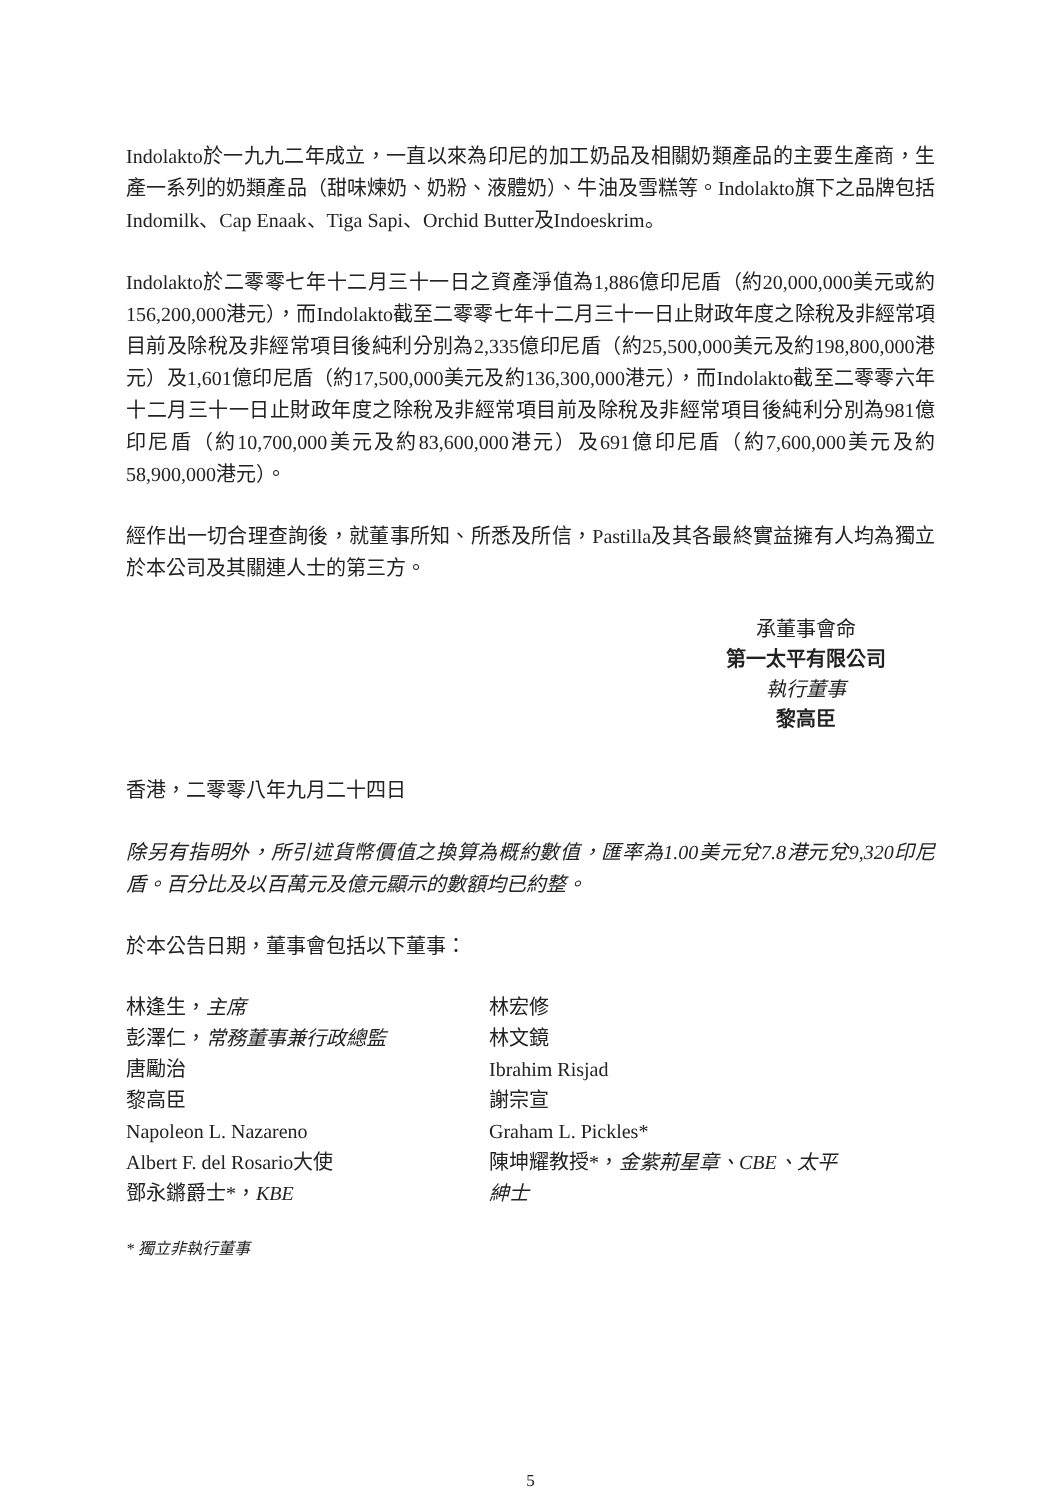Indolakto於一九九二年成立，一直以來為印尼的加工奶品及相關奶類產品的主要生產商，生產一系列的奶類產品（甜味煉奶、奶粉、液體奶）、牛油及雪糕等。Indolakto旗下之品牌包括Indomilk、Cap Enaak、Tiga Sapi、Orchid Butter及Indoeskrim。
Indolakto於二零零七年十二月三十一日之資產淨值為1,886億印尼盾（約20,000,000美元或約156,200,000港元），而Indolakto截至二零零七年十二月三十一日止財政年度之除稅及非經常項目前及除稅及非經常項目後純利分別為2,335億印尼盾（約25,500,000美元及約198,800,000港元）及1,601億印尼盾（約17,500,000美元及約136,300,000港元），而Indolakto截至二零零六年十二月三十一日止財政年度之除稅及非經常項目前及除稅及非經常項目後純利分別為981億印尼盾（約10,700,000美元及約83,600,000港元）及691億印尼盾（約7,600,000美元及約58,900,000港元）。
經作出一切合理查詢後，就董事所知、所悉及所信，Pastilla及其各最終實益擁有人均為獨立於本公司及其關連人士的第三方。
承董事會命
第一太平有限公司
執行董事
黎高臣
香港，二零零八年九月二十四日
除另有指明外，所引述貨幣價值之換算為概約數值，匯率為1.00美元兌7.8港元兌9,320印尼盾。百分比及以百萬元及億元顯示的數額均已約整。
於本公告日期，董事會包括以下董事：
林逢生，主席
彭澤仁，常務董事兼行政總監
唐勵治
黎高臣
Napoleon L. Nazareno
Albert F. del Rosario大使
鄧永鏘爵士*，KBE
林宏修
林文鏡
Ibrahim Risjad
謝宗宣
Graham L. Pickles*
陳坤耀教授*，金紫荊星章、CBE、太平紳士
* 獨立非執行董事
5